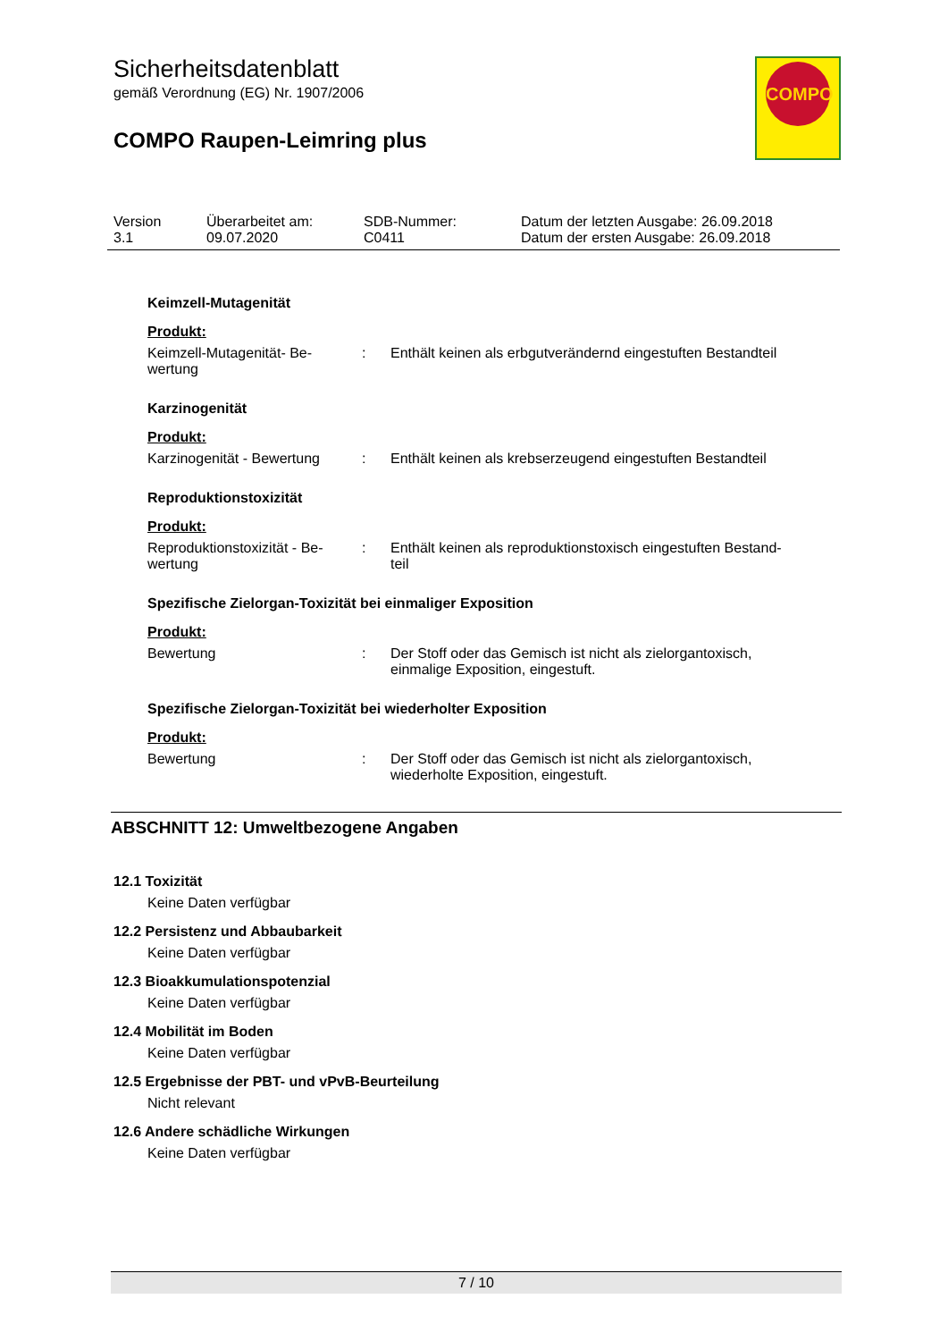COMPO
Sicherheitsdatenblatt
gemäß Verordnung (EG) Nr. 1907/2006
COMPO Raupen-Leimring plus
| Version 3.1 | Überarbeitet am: 09.07.2020 | SDB-Nummer: C0411 | Datum der letzten Ausgabe: 26.09.2018 Datum der ersten Ausgabe: 26.09.2018 |
Keimzell-Mutagenität
Produkt:
| Keimzell-Mutagenität- Be- wertung | : | Enthält keinen als erbgutverändernd eingestuften Bestandteil |
Karzinogenität
Produkt:
| Karzinogenität - Bewertung | : | Enthält keinen als krebserzeugend eingestuften Bestandteil |
Reproduktionstoxizität
Produkt:
| Reproduktionstoxizität - Be- wertung | : | Enthält keinen als reproduktionstoxisch eingestuften Bestand- teil |
Spezifische Zielorgan-Toxizität bei einmaliger Exposition
Produkt:
| Bewertung | : | Der Stoff oder das Gemisch ist nicht als zielorgantoxisch, einmalige Exposition, eingestuft. |
Spezifische Zielorgan-Toxizität bei wiederholter Exposition
Produkt:
| Bewertung | : | Der Stoff oder das Gemisch ist nicht als zielorgantoxisch, wiederholte Exposition, eingestuft. |
ABSCHNITT 12: Umweltbezogene Angaben
12.1 Toxizität
Keine Daten verfügbar
12.2 Persistenz und Abbaubarkeit
Keine Daten verfügbar
12.3 Bioakkumulationspotenzial
Keine Daten verfügbar
12.4 Mobilität im Boden
Keine Daten verfügbar
12.5 Ergebnisse der PBT- und vPvB-Beurteilung
Nicht relevant
12.6 Andere schädliche Wirkungen
Keine Daten verfügbar
7 / 10